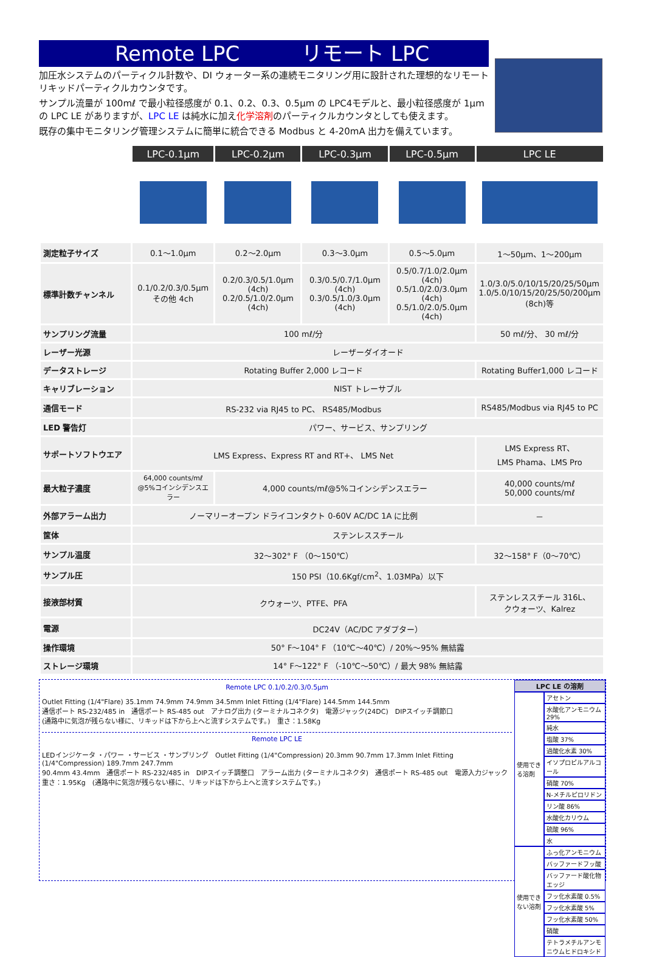Remote LPC　　　リモート LPC
加圧水システムのパーティクル計数や、DI ウォーター系の連続モニタリング用に設計された理想的なリモートリキッドパーティクルカウンタです。
サンプル流量が 100mℓ で最小粒径感度が 0.1、0.2、0.3、0.5μm の LPC4モデルと、最小粒径感度が 1μm の LPC LE がありますが、LPC LE は純水に加え化学溶剤のパーティクルカウンタとしても使えます。
既存の集中モニタリング管理システムに簡単に統合できる Modbus と 4-20mA 出力を備えています。
| | LPC-0.1μm | LPC-0.2μm | LPC-0.3μm | LPC-0.5μm | LPC LE |
| 測定粒子サイズ | 0.1～1.0μm | 0.2～2.0μm | 0.3～3.0μm | 0.5～5.0μm | 1～50μm、1～200μm |
| 標準計数チャンネル | 0.1/0.2/0.3/0.5μm その他 4ch | 0.2/0.3/0.5/1.0μm (4ch) 0.2/0.5/1.0/2.0μm (4ch) | 0.3/0.5/0.7/1.0μm (4ch) 0.3/0.5/1.0/3.0μm (4ch) | 0.5/0.7/1.0/2.0μm (4ch) 0.5/1.0/2.0/3.0μm (4ch) 0.5/1.0/2.0/5.0μm (4ch) | 1.0/3.0/5.0/10/15/20/25/50μm 1.0/5.0/10/15/20/25/50/200μm (8ch)等 |
| サンプリング流量 | 100 mℓ/分 | | | | 50 mℓ/分、 30 mℓ/分 |
| レーザー光源 | レーザーダイオード | | | | |
| データストレージ | Rotating Buffer 2,000 レコード | | | | Rotating Buffer1,000 レコード |
| キャリブレーション | NIST トレーサブル | | | | |
| 通信モード | RS-232 via RJ45 to PC、 RS485/Modbus | | | | RS485/Modbus via RJ45 to PC |
| LED 警告灯 | パワー、サービス、サンプリング | | | | |
| サポートソフトウエア | LMS Express、Express RT and RT+、 LMS Net | | | | LMS Express RT、 LMS Phama、LMS Pro |
| 最大粒子濃度 | 64,000 counts/mℓ @5%コインシデンスエラー | 4,000 counts/mℓ@5%コインシデンスエラー | | | 40,000 counts/mℓ 50,000 counts/mℓ |
| 外部アラーム出力 | ノーマリーオープン ドライコンタクト 0-60V AC/DC 1A に比例 | | | | － |
| 筐体 | ステンレススチール | | | | |
| サンプル温度 | 32～302° F （0～150℃） | | | | 32～158° F（0～70℃） |
| サンプル圧 | 150 PSI（10.6Kgf/cm<sup>2</sup>、1.03MPa）以下 | | | | |
| 接液部材質 | クウォーツ、PTFE、PFA | | | | ステンレススチール 316L、 クウォーツ、Kalrez |
| 電源 | DC24V（AC/DC アダプター） | | | | |
| 操作環境 | 50° F～104° F （10℃～40℃）/ 20%～95% 無結露 | | | | |
| ストレージ環境 | 14° F～122° F （-10℃～50℃）/ 最大 98% 無結露 | | | | |
Remote LPC 0.1/0.2/0.3/0.5μm
Outlet Fitting (1/4"Flare) 35.1mm 74.9mm 74.9mm 34.5mm Inlet Fitting (1/4"Flare) 144.5mm 144.5mm
通信ポート RS-232/485 in　通信ポート RS-485 out　アナログ出力 (ターミナルコネクタ)　電源ジャック(24DC)　DIPスイッチ調節口
(通路中に気泡が残らない様に、リキッドは下から上へと流すシステムです。)　重さ：1.58Kg
Remote LPC LE
LEDインジケータ ・パワー ・サービス ・サンプリング　Outlet Fitting (1/4"Compression) 20.3mm 90.7mm 17.3mm Inlet Fitting (1/4"Compression) 189.7mm 247.7mm
90.4mm 43.4mm　通信ポート RS-232/485 in　DIPスイッチ調整口　アラーム出力 (ターミナルコネクタ)　通信ポート RS-485 out　電源入力ジャック
重さ：1.95Kg　(通路中に気泡が残らない様に、リキッドは下から上へと流すシステムです。)
| LPC LE の溶剤 | |
| --- | --- |
| 使用できる溶剤 | アセトン |
| | 水酸化アンモニウム 29% |
| | 純水 |
| | 塩酸 37% |
| | 過酸化水素 30% |
| | イソプロピルアルコール |
| | 硝酸 70% |
| | N-メチルピロリドン |
| | リン酸 86% |
| | 水酸化カリウム |
| | 硫酸 96% |
| | 水 |
| 使用できない溶剤 | ふっ化アンモニウム |
| | バッファードフッ酸 |
| | バッファード酸化物エッジ |
| | フッ化水素酸 0.5% |
| | フッ化水素酸 5% |
| | フッ化水素酸 50% |
| | 硝酸 |
| | テトラメチルアンモニウムヒドロキシド |